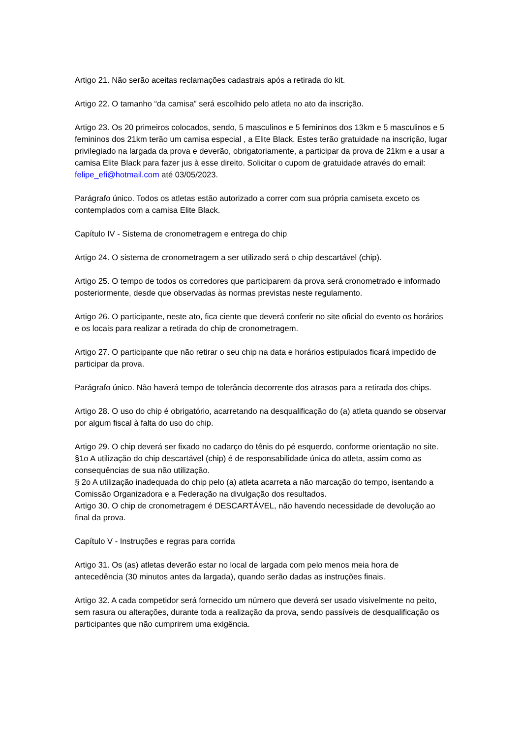Artigo 21. Não serão aceitas reclamações cadastrais após a retirada do kit.
Artigo 22. O tamanho “da camisa” será escolhido pelo atleta no ato da inscrição.
Artigo 23. Os 20 primeiros colocados, sendo, 5 masculinos e 5 femininos dos 13km e 5 masculinos e 5 femininos dos 21km terão um camisa especial , a Elite Black. Estes terão gratuidade na inscrição, lugar privilegiado na largada da prova e deverão, obrigatoriamente, a participar da prova de 21km e a usar a camisa Elite Black para fazer jus à esse direito. Solicitar o cupom de gratuidade através do email: felipe_efi@hotmail.com até 03/05/2023.
Parágrafo único. Todos os atletas estão autorizado a correr com sua própria camiseta exceto os contemplados com a camisa Elite Black.
Capítulo IV - Sistema de cronometragem e entrega do chip
Artigo 24. O sistema de cronometragem a ser utilizado será o chip descartável (chip).
Artigo 25. O tempo de todos os corredores que participarem da prova será cronometrado e informado posteriormente, desde que observadas às normas previstas neste regulamento.
Artigo 26. O participante, neste ato, fica ciente que deverá conferir no site oficial do evento os horários e os locais para realizar a retirada do chip de cronometragem.
Artigo 27. O participante que não retirar o seu chip na data e horários estipulados ficará impedido de participar da prova.
Parágrafo único. Não haverá tempo de tolerância decorrente dos atrasos para a retirada dos chips.
Artigo 28. O uso do chip é obrigatório, acarretando na desqualificação do (a) atleta quando se observar por algum fiscal à falta do uso do chip.
Artigo 29. O chip deverá ser fixado no cadarço do tênis do pé esquerdo, conforme orientação no site.
§1o A utilização do chip descartável (chip) é de responsabilidade única do atleta, assim como as consequências de sua não utilização.
§ 2o A utilização inadequada do chip pelo (a) atleta acarreta a não marcação do tempo, isentando a Comissão Organizadora e a Federação na divulgação dos resultados.
Artigo 30. O chip de cronometragem é DESCARTÁVEL, não havendo necessidade de devolução ao final da prova.
Capítulo V - Instruções e regras para corrida
Artigo 31. Os (as) atletas deverão estar no local de largada com pelo menos meia hora de antecedência (30 minutos antes da largada), quando serão dadas as instruções finais.
Artigo 32. A cada competidor será fornecido um número que deverá ser usado visivelmente no peito, sem rasura ou alterações, durante toda a realização da prova, sendo passíveis de desqualificação os participantes que não cumprirem uma exigência.